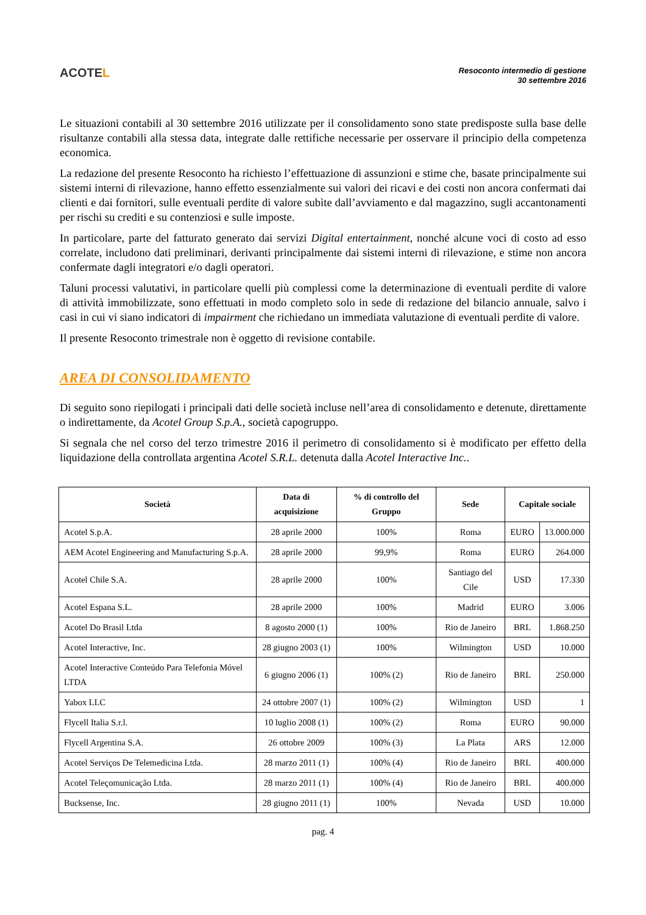ACOTEL
Resoconto intermedio di gestione
30 settembre 2016
Le situazioni contabili al 30 settembre 2016 utilizzate per il consolidamento sono state predisposte sulla base delle risultanze contabili alla stessa data, integrate dalle rettifiche necessarie per osservare il principio della competenza economica.
La redazione del presente Resoconto ha richiesto l’effettuazione di assunzioni e stime che, basate principalmente sui sistemi interni di rilevazione, hanno effetto essenzialmente sui valori dei ricavi e dei costi non ancora confermati dai clienti e dai fornitori, sulle eventuali perdite di valore subìte dall’avviamento e dal magazzino, sugli accantonamenti per rischi su crediti e su contenziosi e sulle imposte.
In particolare, parte del fatturato generato dai servizi Digital entertainment, nonché alcune voci di costo ad esso correlate, includono dati preliminari, derivanti principalmente dai sistemi interni di rilevazione, e stime non ancora confermate dagli integratori e/o dagli operatori.
Taluni processi valutativi, in particolare quelli più complessi come la determinazione di eventuali perdite di valore di attività immobilizzate, sono effettuati in modo completo solo in sede di redazione del bilancio annuale, salvo i casi in cui vi siano indicatori di impairment che richiedano un immediata valutazione di eventuali perdite di valore.
Il presente Resoconto trimestrale non è oggetto di revisione contabile.
AREA DI CONSOLIDAMENTO
Di seguito sono riepilogati i principali dati delle società incluse nell’area di consolidamento e detenute, direttamente o indirettamente, da Acotel Group S.p.A., società capogruppo.
Si segnala che nel corso del terzo trimestre 2016 il perimetro di consolidamento si è modificato per effetto della liquidazione della controllata argentina Acotel S.R.L. detenuta dalla Acotel Interactive Inc..
| Società | Data di acquisizione | % di controllo del Gruppo | Sede | Capitale sociale | |
| --- | --- | --- | --- | --- | --- |
| Acotel S.p.A. | 28 aprile 2000 | 100% | Roma | EURO | 13.000.000 |
| AEM Acotel Engineering and Manufacturing S.p.A. | 28 aprile 2000 | 99,9% | Roma | EURO | 264.000 |
| Acotel Chile S.A. | 28 aprile 2000 | 100% | Santiago del Cile | USD | 17.330 |
| Acotel Espana S.L. | 28 aprile 2000 | 100% | Madrid | EURO | 3.006 |
| Acotel Do Brasil Ltda | 8 agosto 2000 (1) | 100% | Rio de Janeiro | BRL | 1.868.250 |
| Acotel Interactive, Inc. | 28 giugno 2003 (1) | 100% | Wilmington | USD | 10.000 |
| Acotel Interactive Conteúdo Para Telefonia Móvel LTDA | 6 giugno 2006 (1) | 100% (2) | Rio de Janeiro | BRL | 250.000 |
| Yabox LLC | 24 ottobre 2007 (1) | 100% (2) | Wilmington | USD | 1 |
| Flycell Italia S.r.l. | 10 luglio 2008 (1) | 100% (2) | Roma | EURO | 90.000 |
| Flycell Argentina S.A. | 26 ottobre 2009 | 100% (3) | La Plata | ARS | 12.000 |
| Acotel Serviços De Telemedicina Ltda. | 28 marzo 2011 (1) | 100% (4) | Rio de Janeiro | BRL | 400.000 |
| Acotel Teleçomunicação Ltda. | 28 marzo 2011 (1) | 100% (4) | Rio de Janeiro | BRL | 400.000 |
| Bucksense, Inc. | 28 giugno 2011 (1) | 100% | Nevada | USD | 10.000 |
pag. 4